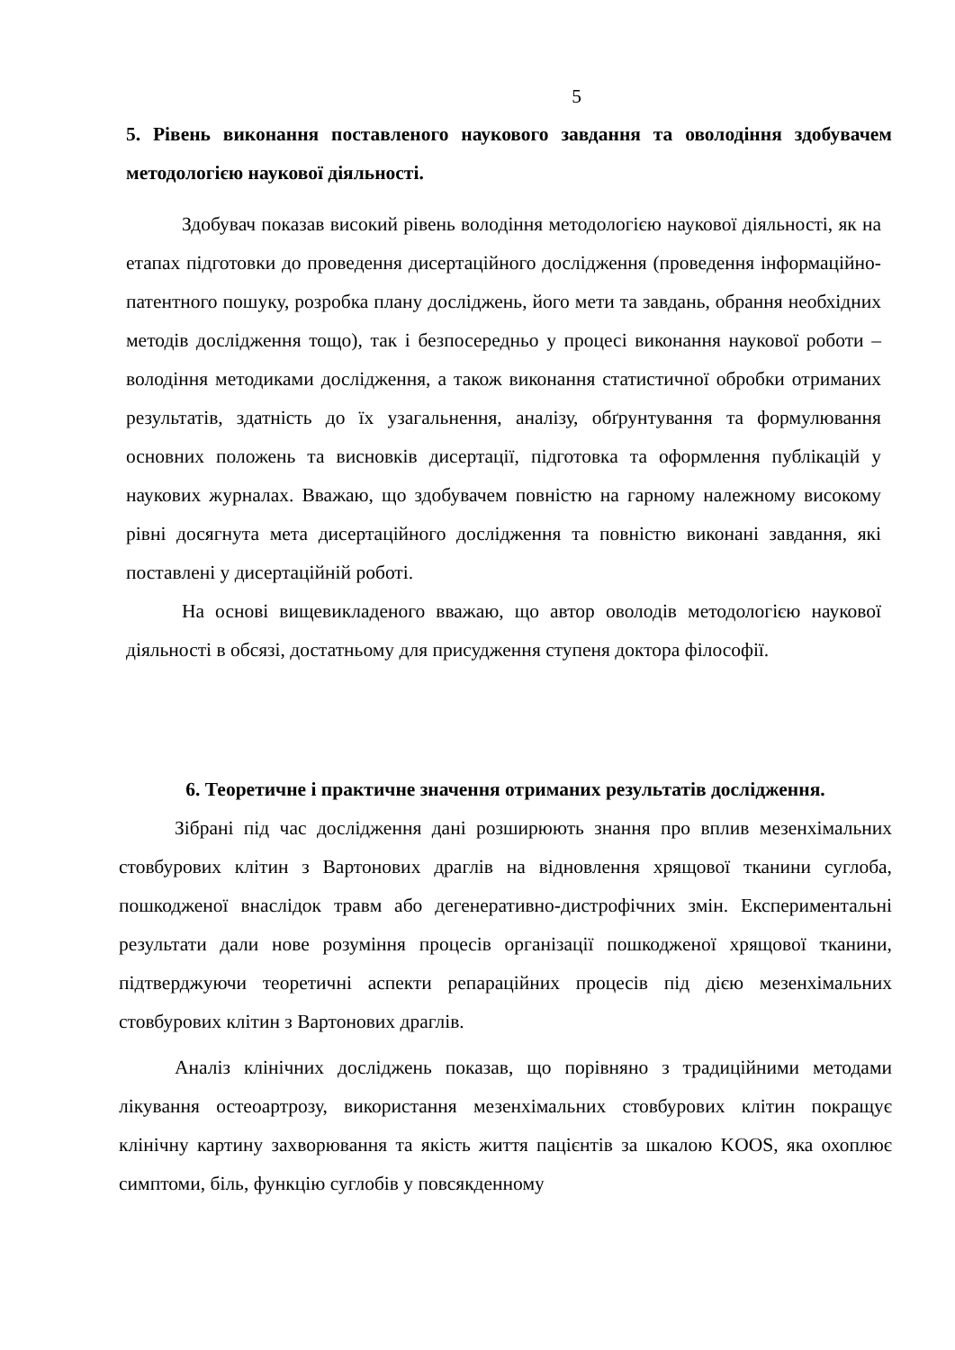5
5. Рівень виконання поставленого наукового завдання та оволодіння здобувачем методологією наукової діяльності.
Здобувач показав високий рівень володіння методологією наукової діяльності, як на етапах підготовки до проведення дисертаційного дослідження (проведення інформаційно-патентного пошуку, розробка плану досліджень, його мети та завдань, обрання необхідних методів дослідження тощо), так і безпосередньо у процесі виконання наукової роботи – володіння методиками дослідження, а також виконання статистичної обробки отриманих результатів, здатність до їх узагальнення, аналізу, обґрунтування та формулювання основних положень та висновків дисертації, підготовка та оформлення публікацій у наукових журналах. Вважаю, що здобувачем повністю на гарному належному високому рівні досягнута мета дисертаційного дослідження та повністю виконані завдання, які поставлені у дисертаційній роботі.
На основі вищевикладеного вважаю, що автор оволодів методологією наукової діяльності в обсязі, достатньому для присудження ступеня доктора філософії.
6. Теоретичне і практичне значення отриманих результатів дослідження.
Зібрані під час дослідження дані розширюють знання про вплив мезенхімальних стовбурових клітин з Вартонових драглів на відновлення хрящової тканини суглоба, пошкодженої внаслідок травм або дегенеративно-дистрофічних змін. Експериментальні результати дали нове розуміння процесів організації пошкодженої хрящової тканини, підтверджуючи теоретичні аспекти репараційних процесів під дією мезенхімальних стовбурових клітин з Вартонових драглів.
Аналіз клінічних досліджень показав, що порівняно з традиційними методами лікування остеоартрозу, використання мезенхімальних стовбурових клітин покращує клінічну картину захворювання та якість життя пацієнтів за шкалою KOOS, яка охоплює симптоми, біль, функцію суглобів у повсякденному